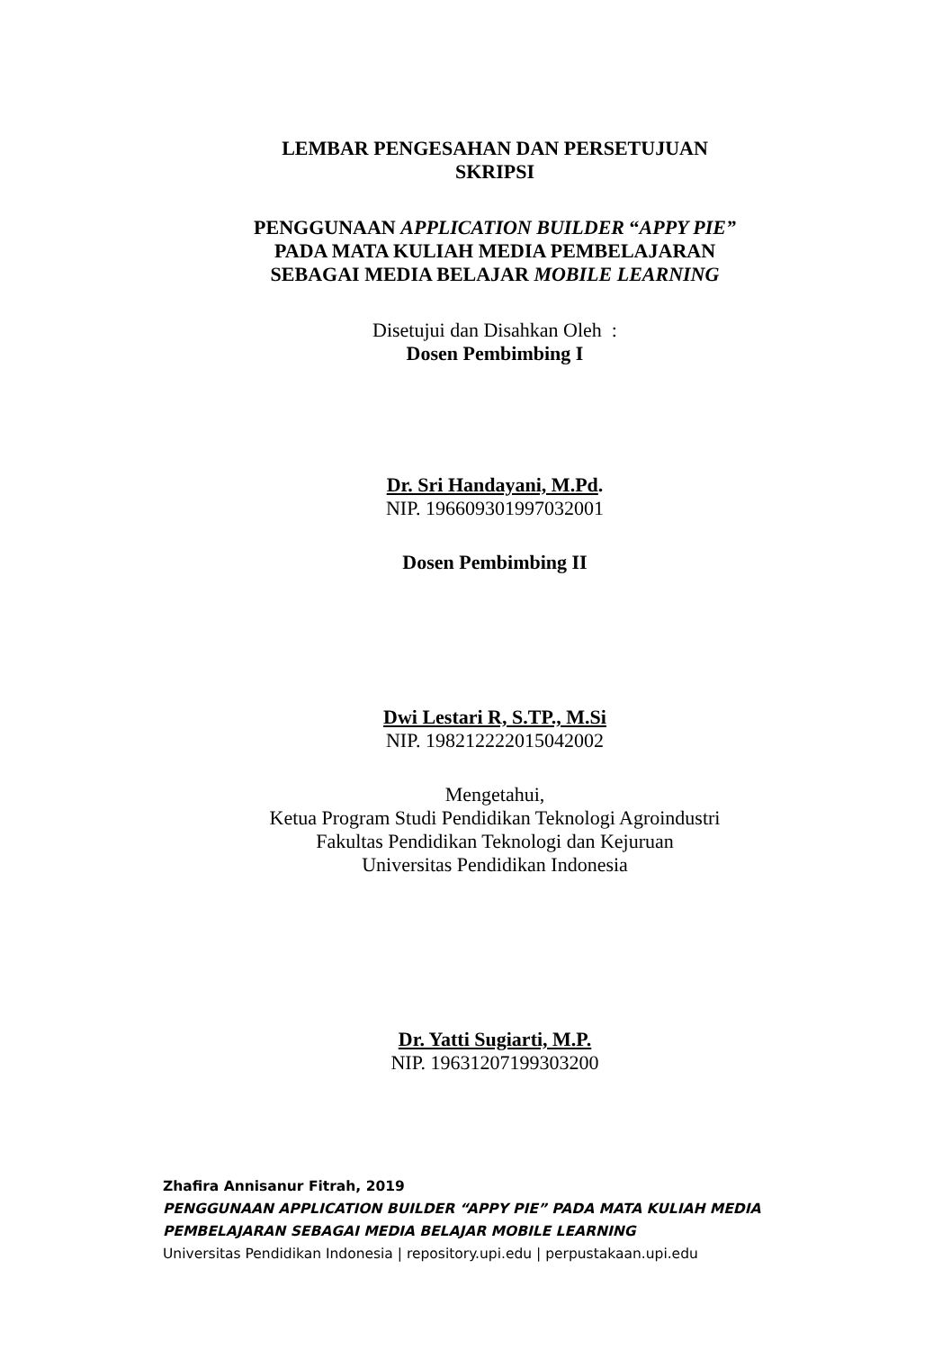LEMBAR PENGESAHAN DAN PERSETUJUAN
SKRIPSI
PENGGUNAAN APPLICATION BUILDER “APPY PIE”
PADA MATA KULIAH MEDIA PEMBELAJARAN
SEBAGAI MEDIA BELAJAR MOBILE LEARNING
Disetujui dan Disahkan Oleh :
Dosen Pembimbing I
Dr. Sri Handayani, M.Pd.
NIP. 196609301997032001
Dosen Pembimbing II
Dwi Lestari R, S.TP., M.Si
NIP. 198212222015042002
Mengetahui,
Ketua Program Studi Pendidikan Teknologi Agroindustri
Fakultas Pendidikan Teknologi dan Kejuruan
Universitas Pendidikan Indonesia
Dr. Yatti Sugiarti, M.P.
NIP. 19631207199303200
Zhafira Annisanur Fitrah, 2019
PENGGUNAAN APPLICATION BUILDER “APPY PIE” PADA MATA KULIAH MEDIA
PEMBELAJARAN SEBAGAI MEDIA BELAJAR MOBILE LEARNING
Universitas Pendidikan Indonesia | repository.upi.edu | perpustakaan.upi.edu